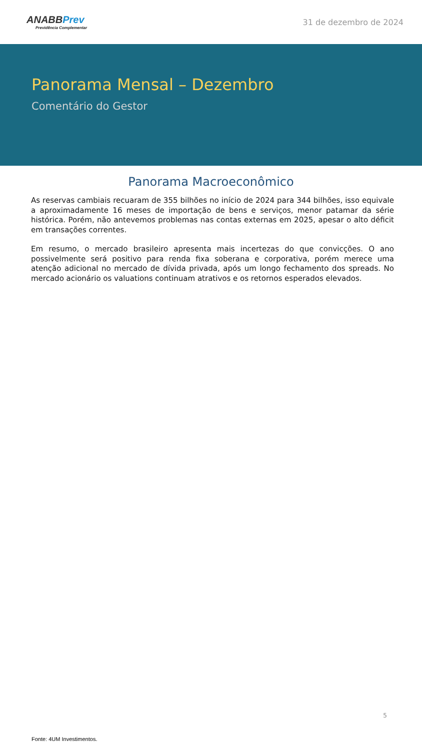ANABBPrev
Previdência Complementar
31 de dezembro de 2024
Panorama Mensal – Dezembro
Comentário do Gestor
Panorama Macroeconômico
As reservas cambiais recuaram de 355 bilhões no início de 2024 para 344 bilhões, isso equivale a aproximadamente 16 meses de importação de bens e serviços, menor patamar da série histórica. Porém, não antevemos problemas nas contas externas em 2025, apesar o alto déficit em transações correntes.
Em resumo, o mercado brasileiro apresenta mais incertezas do que convicções. O ano possivelmente será positivo para renda fixa soberana e corporativa, porém merece uma atenção adicional no mercado de dívida privada, após um longo fechamento dos spreads. No mercado acionário os valuations continuam atrativos e os retornos esperados elevados.
5
Fonte: 4UM Investimentos.